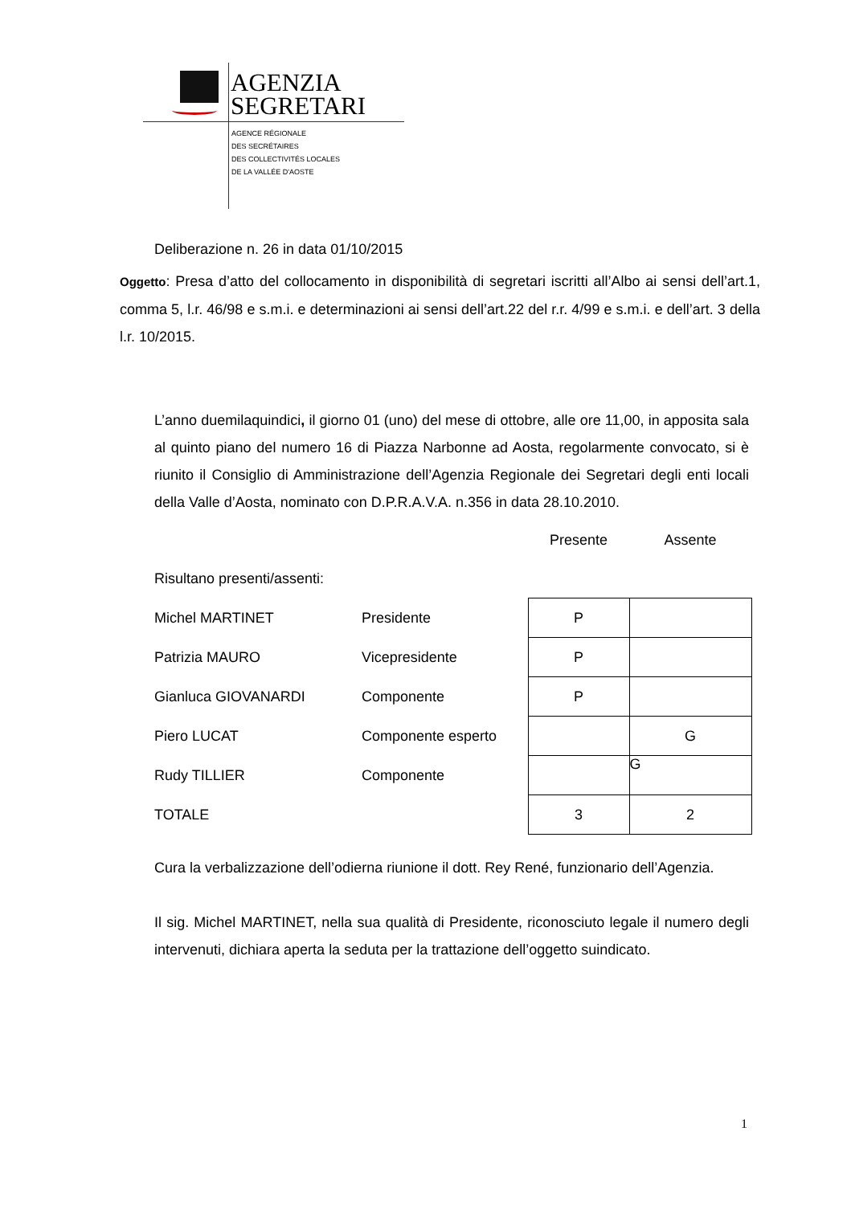AGENZIA
SEGRETARI
AGENCE RÉGIONALE
DES SECRÉTAIRES
DES COLLECTIVITÉS LOCALES
DE LA VALLÉE D'AOSTE
Deliberazione n. 26 in data 01/10/2015
Oggetto: Presa d’atto del collocamento in disponibilità di segretari iscritti all’Albo ai sensi dell’art.1, comma 5, l.r. 46/98 e s.m.i. e determinazioni ai sensi dell’art.22 del r.r. 4/99 e s.m.i. e dell’art. 3 della l.r. 10/2015.
L’anno duemilaquindici, il giorno 01 (uno) del mese di ottobre, alle ore 11,00, in apposita sala al quinto piano del numero 16 di Piazza Narbonne ad Aosta, regolarmente convocato, si è riunito il Consiglio di Amministrazione dell’Agenzia Regionale dei Segretari degli enti locali della Valle d’Aosta, nominato con D.P.R.A.V.A. n.356 in data 28.10.2010.
| | | Presente | Assente |
| Risultano presenti/assenti: | | | |
| Michel MARTINET | Presidente | P | |
| Patrizia MAURO | Vicepresidente | P | |
| Gianluca GIOVANARDI | Componente | P | |
| Piero LUCAT | Componente esperto | | G |
| Rudy TILLIER | Componente | | G |
| TOTALE | | 3 | 2 |
Cura la verbalizzazione dell’odierna riunione il dott. Rey René, funzionario dell’Agenzia.
Il sig. Michel MARTINET, nella sua qualità di Presidente, riconosciuto legale il numero degli intervenuti, dichiara aperta la seduta per la trattazione dell’oggetto suindicato.
1